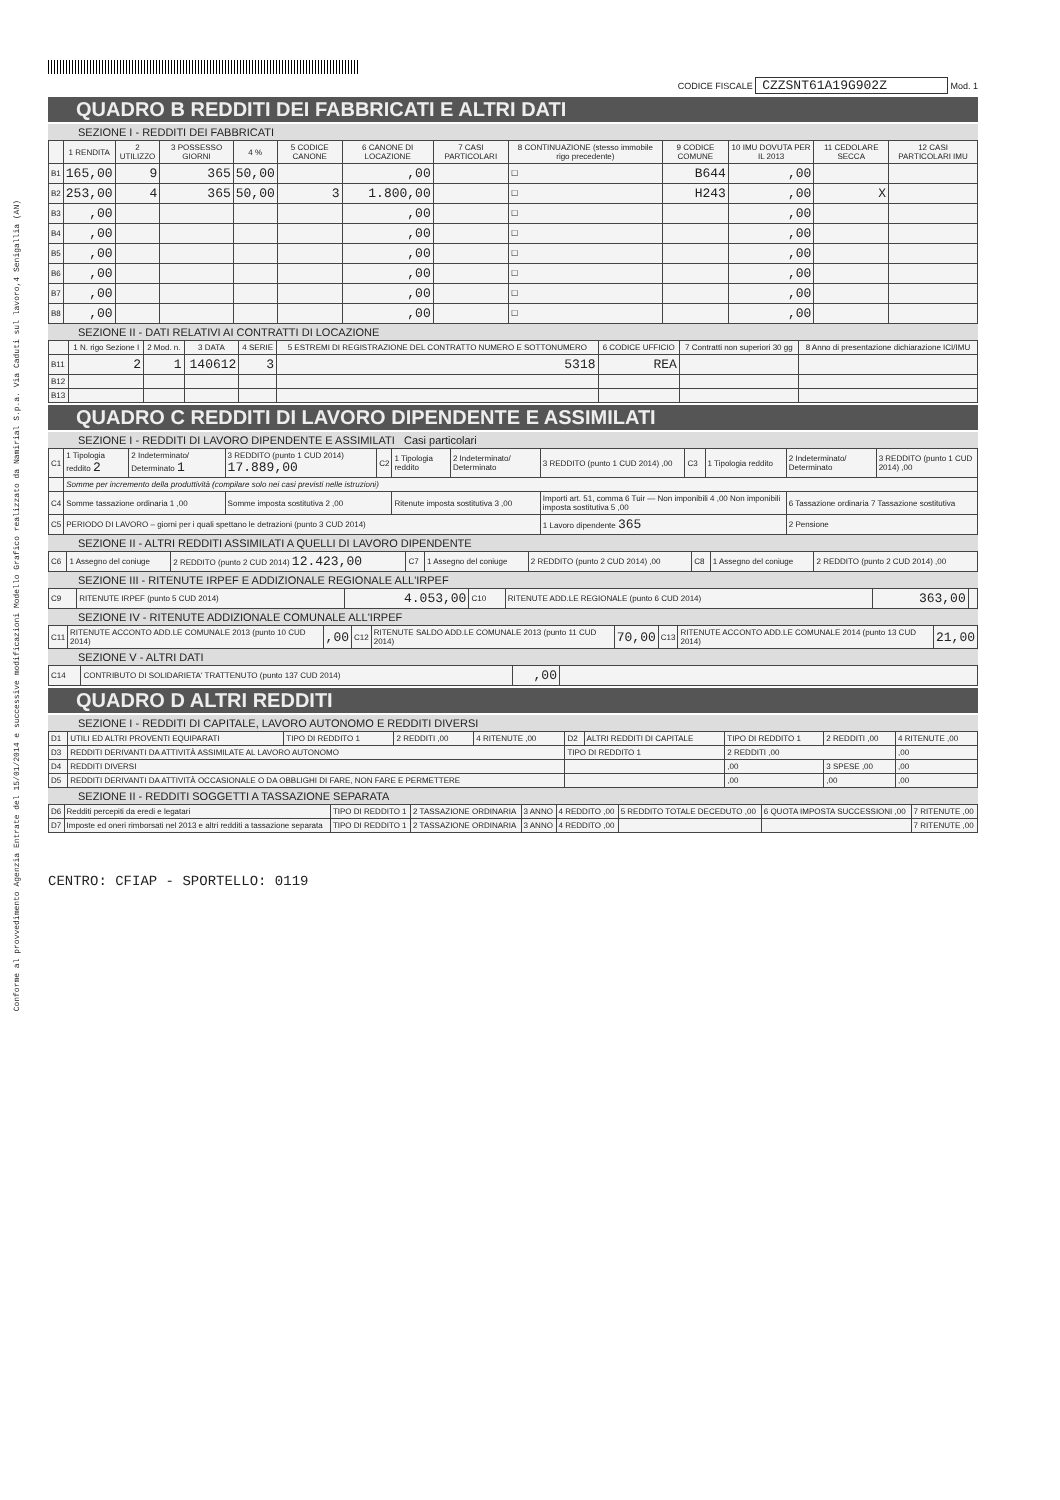Conforme al provvedimento Agenzia Entrate del 15/01/2014 e successive modificazioni Modello Grafico realizzato da Namirial S.p.a. Via Caduti sul lavoro,4 Senigallia (AN)
CODICE FISCALE CZZSNT61A19G902Z Mod. 1
QUADRO B REDDITI DEI FABBRICATI E ALTRI DATI
SEZIONE I - REDDITI DEI FABBRICATI
| | 1 RENDITA | 2 UTILIZZO | 3 POSSESSO GIORNI | 4 % | 5 CODICE CANONE | 6 CANONE DI LOCAZIONE | 7 CASI PARTICOLARI | 8 CONTINUAZIONE (stesso immobile rigo precedente) | 9 CODICE COMUNE | 10 IMU DOVUTA PER IL 2013 | 11 CEDOLARE SECCA | 12 CASI PARTICOLARI IMU |
| --- | --- | --- | --- | --- | --- | --- | --- | --- | --- | --- | --- | --- |
| B1 | 165,00 | 9 | 365 | 50,00 | | ,00 | | ☐ | B644 | ,00 | | |
| B2 | 253,00 | 4 | 365 | 50,00 | 3 | 1.800,00 | | ☐ | H243 | ,00 | X | |
| B3 | ,00 | | | | | ,00 | | ☐ | | ,00 | | |
| B4 | ,00 | | | | | ,00 | | ☐ | | ,00 | | |
| B5 | ,00 | | | | | ,00 | | ☐ | | ,00 | | |
| B6 | ,00 | | | | | ,00 | | ☐ | | ,00 | | |
| B7 | ,00 | | | | | ,00 | | ☐ | | ,00 | | |
| B8 | ,00 | | | | | ,00 | | ☐ | | ,00 | | |
SEZIONE II - DATI RELATIVI AI CONTRATTI DI LOCAZIONE
| | 1 N. rigo Sezione I | 2 Mod. n. | 3 DATA | 4 SERIE | 5 ESTREMI DI REGISTRAZIONE DEL CONTRATTO NUMERO E SOTTONUMERO | 6 CODICE UFFICIO | 7 Contratti non superiori 30 gg | 8 Anno di presentazione dichiarazione ICI/IMU |
| --- | --- | --- | --- | --- | --- | --- | --- | --- |
| B11 | 2 | 1 | 140612 | 3 | 5318 | REA | | |
| B12 | | | | | | | | |
| B13 | | | | | | | | |
QUADRO C REDDITI DI LAVORO DIPENDENTE E ASSIMILATI
SEZIONE I - REDDITI DI LAVORO DIPENDENTE E ASSIMILATI Casi particolari
| C1 | 1 Tipologia reddito 2 | 2 Indeterminato/ Determinato 1 | 3 REDDITO (punto 1 CUD 2014) 17.889,00 | C2 | 1 Tipologia reddito | 2 Indeterminato/ Determinato | 3 REDDITO (punto 1 CUD 2014) ,00 | C3 | 1 Tipologia reddito | 2 Indeterminato/ Determinato | 3 REDDITO (punto 1 CUD 2014) ,00 |
| | Somme per incremento della produttività (compilare solo nei casi previsti nelle istruzioni) | | | | | | | | | | |
| C4 | Somme tassazione ordinaria 1 ,00 | | Somme imposta sostitutiva 2 ,00 | | Ritenute imposta sostitutiva 3 ,00 | | Importi art. 51, comma 6 Tuir — Non imponibili 4 ,00 Non imponibili imposta sostitutiva 5 ,00 | | | 6 Tassazione ordinaria 7 Tassazione sostitutiva | |
| C5 | PERIODO DI LAVORO – giorni per i quali spettano le detrazioni (punto 3 CUD 2014) | | | | | | 1 Lavoro dipendente 365 | | | 2 Pensione | |
SEZIONE II - ALTRI REDDITI ASSIMILATI A QUELLI DI LAVORO DIPENDENTE
| C6 | 1 Assegno del coniuge | 2 REDDITO (punto 2 CUD 2014) 12.423,00 | C7 | 1 Assegno del coniuge | 2 REDDITO (punto 2 CUD 2014) ,00 | C8 | 1 Assegno del coniuge | 2 REDDITO (punto 2 CUD 2014) ,00 |
SEZIONE III - RITENUTE IRPEF E ADDIZIONALE REGIONALE ALL'IRPEF
| C9 | RITENUTE IRPEF (punto 5 CUD 2014) | 4.053,00 | C10 | RITENUTE ADD.LE REGIONALE (punto 6 CUD 2014) | 363,00 | |
SEZIONE IV - RITENUTE ADDIZIONALE COMUNALE ALL'IRPEF
| C11 | RITENUTE ACCONTO ADD.LE COMUNALE 2013 (punto 10 CUD 2014) | ,00 | C12 | RITENUTE SALDO ADD.LE COMUNALE 2013 (punto 11 CUD 2014) | 70,00 | C13 | RITENUTE ACCONTO ADD.LE COMUNALE 2014 (punto 13 CUD 2014) | 21,00 |
SEZIONE V - ALTRI DATI
| C14 | CONTRIBUTO DI SOLIDARIETA' TRATTENUTO (punto 137 CUD 2014) | ,00 | |
QUADRO D ALTRI REDDITI
SEZIONE I - REDDITI DI CAPITALE, LAVORO AUTONOMO E REDDITI DIVERSI
| D1 | UTILI ED ALTRI PROVENTI EQUIPARATI | TIPO DI REDDITO 1 | 2 REDDITI ,00 | 4 RITENUTE ,00 | D2 | ALTRI REDDITI DI CAPITALE | TIPO DI REDDITO 1 | 2 REDDITI ,00 | 4 RITENUTE ,00 |
| D3 | REDDITI DERIVANTI DA ATTIVITÀ ASSIMILATE AL LAVORO AUTONOMO | | | | TIPO DI REDDITO 1 | | 2 REDDITI ,00 | | ,00 |
| D4 | REDDITI DIVERSI | | | | | | ,00 | 3 SPESE ,00 | ,00 |
| D5 | REDDITI DERIVANTI DA ATTIVITÀ OCCASIONALE O DA OBBLIGHI DI FARE, NON FARE E PERMETTERE | | | | | | ,00 | ,00 | ,00 |
SEZIONE II - REDDITI SOGGETTI A TASSAZIONE SEPARATA
| D6 | Redditi percepiti da eredi e legatari | TIPO DI REDDITO 1 | 2 TASSAZIONE ORDINARIA | 3 ANNO | 4 REDDITO ,00 | 5 REDDITO TOTALE DECEDUTO ,00 | 6 QUOTA IMPOSTA SUCCESSIONI ,00 | 7 RITENUTE ,00 |
| D7 | Imposte ed oneri rimborsati nel 2013 e altri redditi a tassazione separata | TIPO DI REDDITO 1 | 2 TASSAZIONE ORDINARIA | 3 ANNO | 4 REDDITO ,00 | | | 7 RITENUTE ,00 |
CENTRO: CFIAP - SPORTELLO: 0119